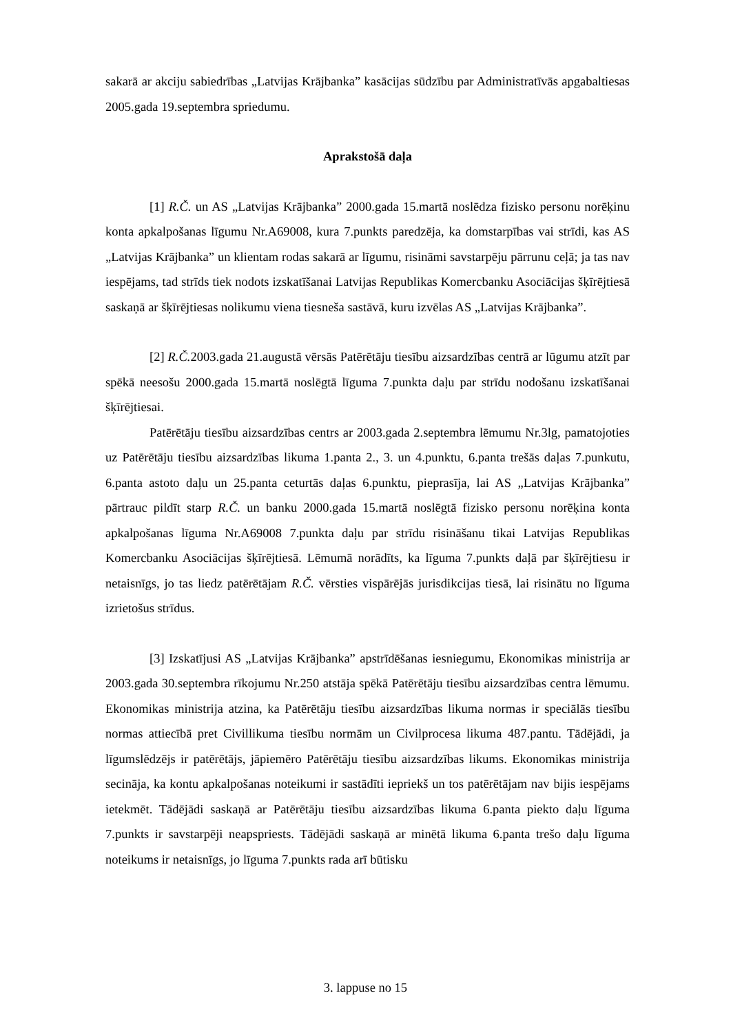sakarā ar akciju sabiedrības „Latvijas Krājbanka” kasācijas sūdzību par Administratīvās apgabaltiesas 2005.gada 19.septembra spriedumu.
Aprakstošā daļa
[1] R.Č. un AS „Latvijas Krājbanka” 2000.gada 15.martā noslēdza fizisko personu norēķinu konta apkalpošanas līgumu Nr.A69008, kura 7.punkts paredzēja, ka domstarpības vai strīdi, kas AS „Latvijas Krājbanka” un klientam rodas sakarā ar līgumu, risināmi savstarpēju pārrunu ceļā; ja tas nav iespējams, tad strīds tiek nodots izskatīšanai Latvijas Republikas Komercbanku Asociācijas šķīrējtiesā saskaņā ar šķīrējtiesas nolikumu viena tiesneša sastāvā, kuru izvēlas AS „Latvijas Krājbanka”.
[2] R.Č. 2003.gada 21.augustā vērsās Patērētāju tiesību aizsardzības centrā ar lūgumu atzīt par spēkā neesošu 2000.gada 15.martā noslēgtā līguma 7.punkta daļu par strīdu nodošanu izskatīšanai šķīrējtiesai.
Patērētāju tiesību aizsardzības centrs ar 2003.gada 2.septembra lēmumu Nr.3lg, pamatojoties uz Patērētāju tiesību aizsardzības likuma 1.panta 2., 3. un 4.punktu, 6.panta trešās daļas 7.punkutu, 6.panta astoto daļu un 25.panta ceturtās daļas 6.punktu, pieprasīja, lai AS „Latvijas Krājbanka” pārtrauc pildīt starp R.Č. un banku 2000.gada 15.martā noslēgtā fizisko personu norēķina konta apkalpošanas līguma Nr.A69008 7.punkta daļu par strīdu risināšanu tikai Latvijas Republikas Komercbanku Asociācijas šķīrējtiesā. Lēmumā norādīts, ka līguma 7.punkts daļā par šķīrējtiesu ir netaisnīgs, jo tas liedz patērētājam R.Č. vērsties vispārējās jurisdikcijas tiesā, lai risinātu no līguma izrietošus strīdus.
[3] Izskatījusi AS „Latvijas Krājbanka” apstrīdēšanas iesniegumu, Ekonomikas ministrija ar 2003.gada 30.septembra rīkojumu Nr.250 atstāja spēkā Patērētāju tiesību aizsardzības centra lēmumu. Ekonomikas ministrija atzina, ka Patērētāju tiesību aizsardzības likuma normas ir speciālās tiesību normas attiecībā pret Civillikuma tiesību normām un Civilprocesa likuma 487.pantu. Tādējādi, ja līgumslēdzējs ir patērētājs, jāpiemēro Patērētāju tiesību aizsardzības likums. Ekonomikas ministrija secināja, ka kontu apkalpošanas noteikumi ir sastādīti iepriekš un tos patērētājam nav bijis iespējams ietekmēt. Tādējādi saskaņā ar Patērētāju tiesību aizsardzības likuma 6.panta piekto daļu līguma 7.punkts ir savstarpēji neapspriests. Tādējādi saskaņā ar minētā likuma 6.panta trešo daļu līguma noteikums ir netaisnīgs, jo līguma 7.punkts rada arī būtisku
3. lappuse no 15